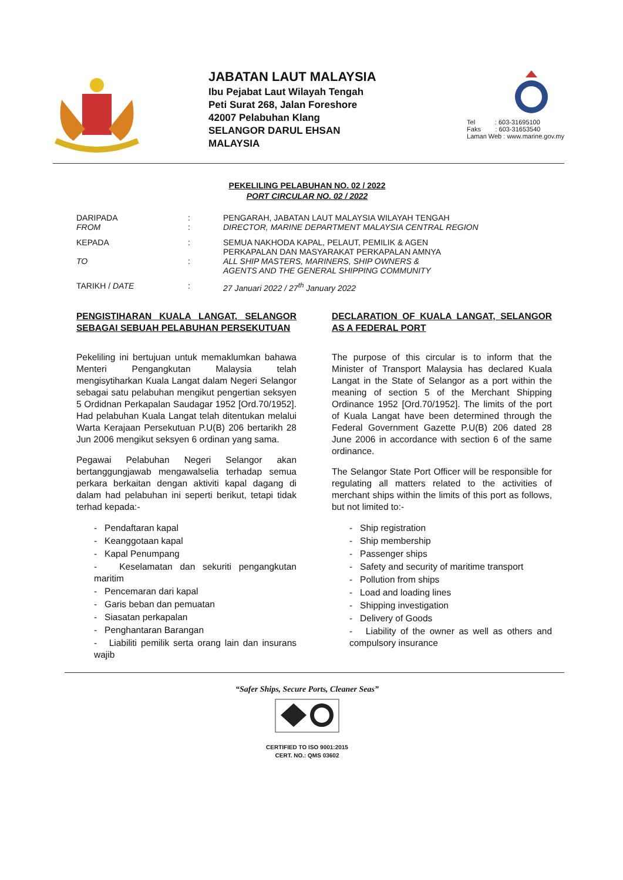JABATAN LAUT MALAYSIA
Ibu Pejabat Laut Wilayah Tengah
Peti Surat 268, Jalan Foreshore
42007 Pelabuhan Klang
SELANGOR DARUL EHSAN
MALAYSIA
Tel : 603-31695100
Faks : 603-31653540
Laman Web : www.marine.gov.my
PEKELILING PELABUHAN NO. 02 / 2022
PORT CIRCULAR NO. 02 / 2022
DARIPADA
FROM:
: PENGARAH, JABATAN LAUT MALAYSIA WILAYAH TENGAH
DIRECTOR, MARINE DEPARTMENT MALAYSIA CENTRAL REGION
KEPADA
TO:
: SEMUA NAKHODA KAPAL, PELAUT, PEMILIK & AGEN
PERKAPALAN DAN MASYARAKAT PERKAPALAN AMNYA
ALL SHIP MASTERS, MARINERS, SHIP OWNERS &
AGENTS AND THE GENERAL SHIPPING COMMUNITY
TARIKH / DATE: 27 Januari 2022 / 27<sup>th</sup> January 2022
PENGISTIHARAN KUALA LANGAT, SELANGOR SEBAGAI SEBUAH PELABUHAN PERSEKUTUAN
Pekeliling ini bertujuan untuk memaklumkan bahawa Menteri Pengangkutan Malaysia telah mengisytiharkan Kuala Langat dalam Negeri Selangor sebagai satu pelabuhan mengikut pengertian seksyen 5 Ordidnan Perkapalan Saudagar 1952 [Ord.70/1952]. Had pelabuhan Kuala Langat telah ditentukan melalui Warta Kerajaan Persekutuan P.U(B) 206 bertarikh 28 Jun 2006 mengikut seksyen 6 ordinan yang sama.
Pegawai Pelabuhan Negeri Selangor akan bertanggungjawab mengawalselia terhadap semua perkara berkaitan dengan aktiviti kapal dagang di dalam had pelabuhan ini seperti berikut, tetapi tidak terhad kepada:-
- Pendaftaran kapal
- Keanggotaan kapal
- Kapal Penumpang
- Keselamatan dan sekuriti pengangkutan maritim
- Pencemaran dari kapal
- Garis beban dan pemuatan
- Siasatan perkapalan
- Penghantaran Barangan
- Liabiliti pemilik serta orang lain dan insurans wajib
DECLARATION OF KUALA LANGAT, SELANGOR AS A FEDERAL PORT
The purpose of this circular is to inform that the Minister of Transport Malaysia has declared Kuala Langat in the State of Selangor as a port within the meaning of section 5 of the Merchant Shipping Ordinance 1952 [Ord.70/1952]. The limits of the port of Kuala Langat have been determined through the Federal Government Gazette P.U(B) 206 dated 28 June 2006 in accordance with section 6 of the same ordinance.
The Selangor State Port Officer will be responsible for regulating all matters related to the activities of merchant ships within the limits of this port as follows, but not limited to:-
- Ship registration
- Ship membership
- Passenger ships
- Safety and security of maritime transport
- Pollution from ships
- Load and loading lines
- Shipping investigation
- Delivery of Goods
- Liability of the owner as well as others and compulsory insurance
“Safer Ships, Secure Ports, Cleaner Seas”
CERTIFIED TO ISO 9001:2015
CERT. NO.: QMS 03602